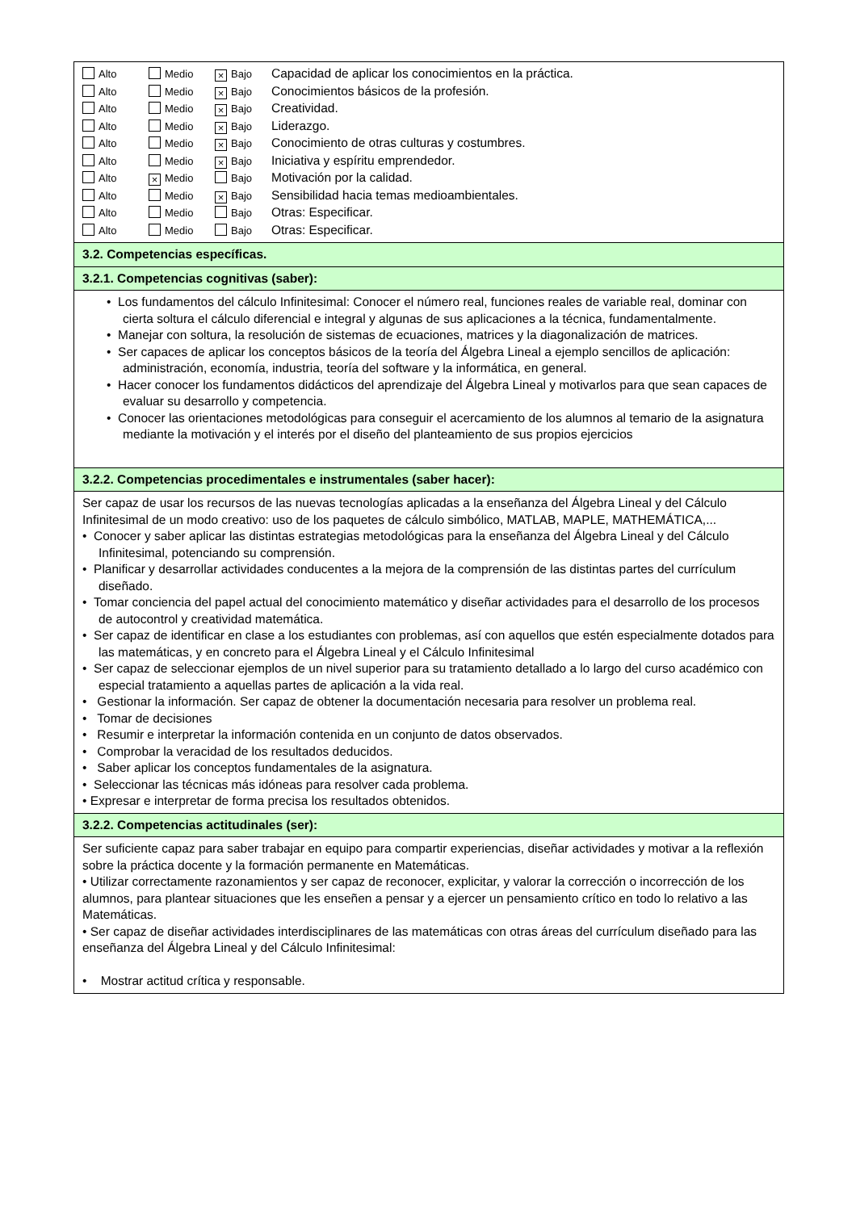| Alto Medio × Bajo Capacidad de aplicar los conocimientos en la práctica. Alto Medio × Bajo Conocimientos básicos de la profesión. Alto Medio × Bajo Creatividad. Alto Medio × Bajo Liderazgo. Alto Medio × Bajo Conocimiento de otras culturas y costumbres. Alto Medio × Bajo Iniciativa y espíritu emprendedor. Alto × Medio Bajo Motivación por la calidad. Alto Medio × Bajo Sensibilidad hacia temas medioambientales. Alto Medio Bajo Otras: Especificar. Alto Medio Bajo Otras: Especificar. |
| 3.2. Competencias específicas. |
| 3.2.1. Competencias cognitivas (saber): |
| • Los fundamentos del cálculo Infinitesimal: Conocer el número real, funciones reales de variable real, dominar con cierta soltura el cálculo diferencial e integral y algunas de sus aplicaciones a la técnica, fundamentalmente. • Manejar con soltura, la resolución de sistemas de ecuaciones, matrices y la diagonalización de matrices. • Ser capaces de aplicar los conceptos básicos de la teoría del Álgebra Lineal a ejemplo sencillos de aplicación: administración, economía, industria, teoría del software y la informática, en general. • Hacer conocer los fundamentos didácticos del aprendizaje del Álgebra Lineal y motivarlos para que sean capaces de evaluar su desarrollo y competencia. • Conocer las orientaciones metodológicas para conseguir el acercamiento de los alumnos al temario de la asignatura mediante la motivación y el interés por el diseño del planteamiento de sus propios ejercicios |
| 3.2.2. Competencias procedimentales e instrumentales (saber hacer): |
| Ser capaz de usar los recursos de las nuevas tecnologías aplicadas a la enseñanza del Álgebra Lineal y del Cálculo Infinitesimal de un modo creativo: uso de los paquetes de cálculo simbólico, MATLAB, MAPLE, MATHEMÁTICA,... • Conocer y saber aplicar las distintas estrategias metodológicas para la enseñanza del Álgebra Lineal y del Cálculo Infinitesimal, potenciando su comprensión. • Planificar y desarrollar actividades conducentes a la mejora de la comprensión de las distintas partes del currículum diseñado. • Tomar conciencia del papel actual del conocimiento matemático y diseñar actividades para el desarrollo de los procesos de autocontrol y creatividad matemática. • Ser capaz de identificar en clase a los estudiantes con problemas, así con aquellos que estén especialmente dotados para las matemáticas, y en concreto para el Álgebra Lineal y el Cálculo Infinitesimal • Ser capaz de seleccionar ejemplos de un nivel superior para su tratamiento detallado a lo largo del curso académico con especial tratamiento a aquellas partes de aplicación a la vida real. • Gestionar la información. Ser capaz de obtener la documentación necesaria para resolver un problema real. • Tomar de decisiones • Resumir e interpretar la información contenida en un conjunto de datos observados. • Comprobar la veracidad de los resultados deducidos. • Saber aplicar los conceptos fundamentales de la asignatura. • Seleccionar las técnicas más idóneas para resolver cada problema. • Expresar e interpretar de forma precisa los resultados obtenidos. |
| 3.2.2. Competencias actitudinales (ser): |
| Ser suficiente capaz para saber trabajar en equipo para compartir experiencias, diseñar actividades y motivar a la reflexión sobre la práctica docente y la formación permanente en Matemáticas. • Utilizar correctamente razonamientos y ser capaz de reconocer, explicitar, y valorar la corrección o incorrección de los alumnos, para plantear situaciones que les enseñen a pensar y a ejercer un pensamiento crítico en todo lo relativo a las Matemáticas. • Ser capaz de diseñar actividades interdisciplinares de las matemáticas con otras áreas del currículum diseñado para las enseñanza del Álgebra Lineal y del Cálculo Infinitesimal: • Mostrar actitud crítica y responsable. |